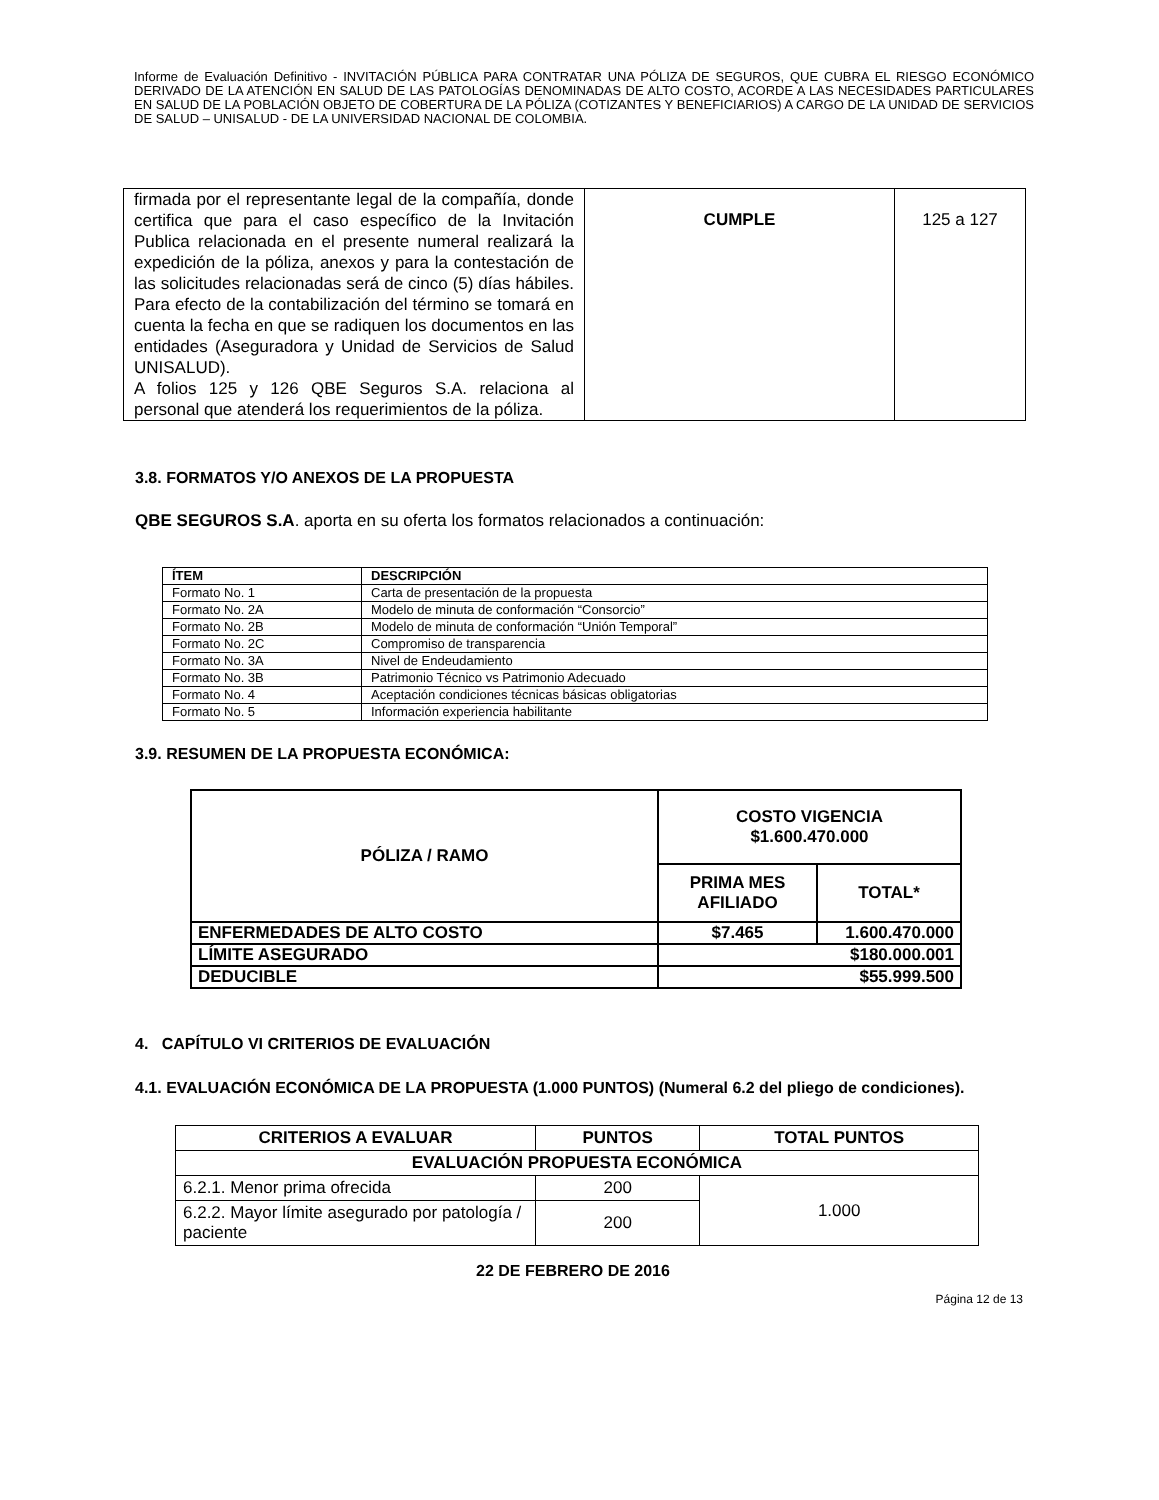Informe de Evaluación Definitivo - INVITACIÓN PÚBLICA PARA CONTRATAR UNA PÓLIZA DE SEGUROS, QUE CUBRA EL RIESGO ECONÓMICO DERIVADO DE LA ATENCIÓN EN SALUD DE LAS PATOLOGÍAS DENOMINADAS DE ALTO COSTO, ACORDE A LAS NECESIDADES PARTICULARES EN SALUD DE LA POBLACIÓN OBJETO DE COBERTURA DE LA PÓLIZA (COTIZANTES Y BENEFICIARIOS) A CARGO DE LA UNIDAD DE SERVICIOS DE SALUD – UNISALUD - DE LA UNIVERSIDAD NACIONAL DE COLOMBIA.
| firmada por el representante legal de la compañía, donde certifica que para el caso específico de la Invitación Publica relacionada en el presente numeral realizará la expedición de la póliza, anexos y para la contestación de las solicitudes relacionadas será de cinco (5) días hábiles. Para efecto de la contabilización del término se tomará en cuenta la fecha en que se radiquen los documentos en las entidades (Aseguradora y Unidad de Servicios de Salud UNISALUD). A folios 125 y 126 QBE Seguros S.A. relaciona al personal que atenderá los requerimientos de la póliza. | CUMPLE | 125 a 127 |
3.8. FORMATOS Y/O ANEXOS DE LA PROPUESTA
QBE SEGUROS S.A. aporta en su oferta los formatos relacionados a continuación:
| ÍTEM | DESCRIPCIÓN |
| --- | --- |
| Formato No. 1 | Carta de presentación de la propuesta |
| Formato No. 2A | Modelo de minuta de conformación “Consorcio” |
| Formato No. 2B | Modelo de minuta de conformación “Unión Temporal” |
| Formato No. 2C | Compromiso de transparencia |
| Formato No. 3A | Nivel de Endeudamiento |
| Formato No. 3B | Patrimonio Técnico vs Patrimonio Adecuado |
| Formato No. 4 | Aceptación condiciones técnicas básicas obligatorias |
| Formato No. 5 | Información experiencia habilitante |
3.9. RESUMEN DE LA PROPUESTA ECONÓMICA:
| PÓLIZA / RAMO | COSTO VIGENCIA $1.600.470.000 | |
| | PRIMA MES AFILIADO | TOTAL* |
| ENFERMEDADES DE ALTO COSTO | $7.465 | 1.600.470.000 |
| LÍMITE ASEGURADO | $180.000.001 | |
| DEDUCIBLE | $55.999.500 | |
4. CAPÍTULO VI CRITERIOS DE EVALUACIÓN
4.1. EVALUACIÓN ECONÓMICA DE LA PROPUESTA (1.000 PUNTOS) (Numeral 6.2 del pliego de condiciones).
| CRITERIOS A EVALUAR | PUNTOS | TOTAL PUNTOS |
| EVALUACIÓN PROPUESTA ECONÓMICA | | |
| 6.2.1. Menor prima ofrecida | 200 | 1.000 |
| 6.2.2. Mayor límite asegurado por patología / paciente | 200 | |
22 DE FEBRERO DE 2016
Página 12 de 13